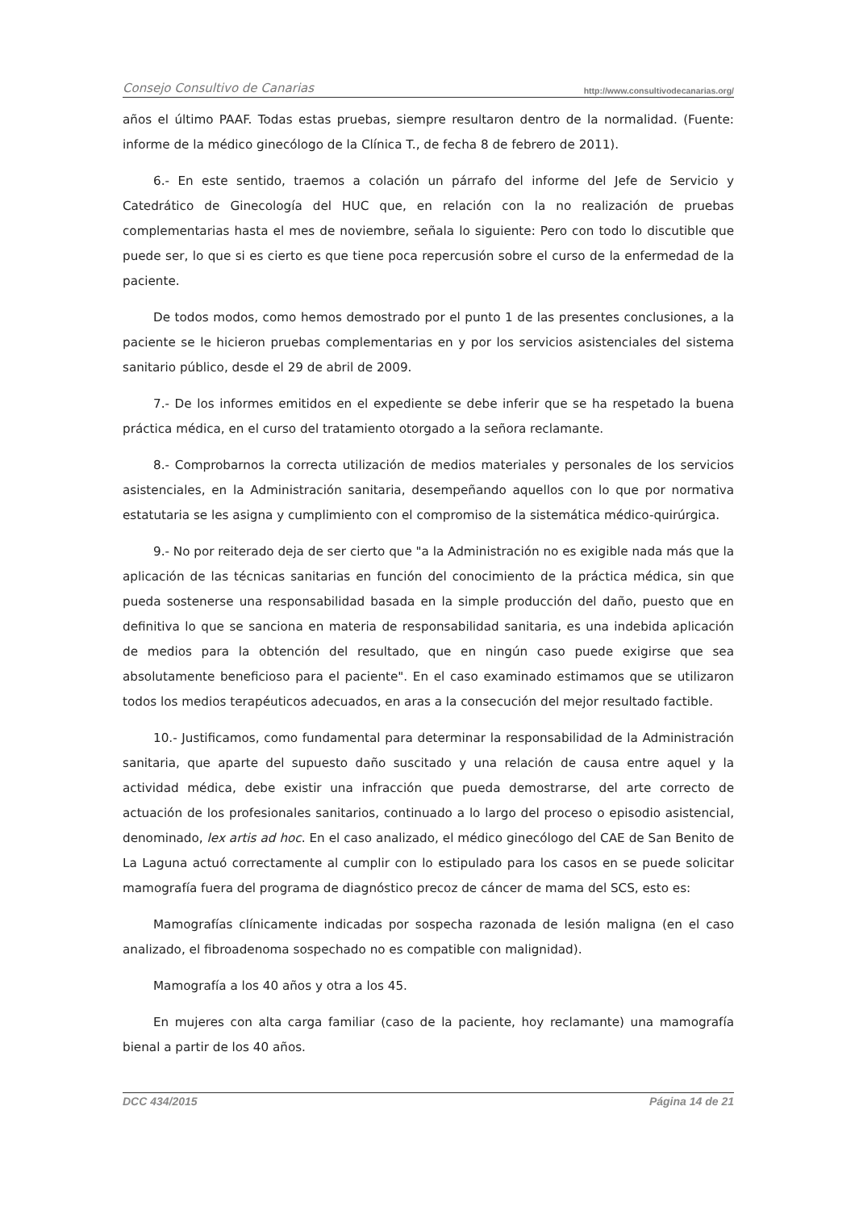Consejo Consultivo de Canarias http://www.consultivodecanarias.org/
años el último PAAF. Todas estas pruebas, siempre resultaron dentro de la normalidad. (Fuente: informe de la médico ginecólogo de la Clínica T., de fecha 8 de febrero de 2011).
6.- En este sentido, traemos a colación un párrafo del informe del Jefe de Servicio y Catedrático de Ginecología del HUC que, en relación con la no realización de pruebas complementarias hasta el mes de noviembre, señala lo siguiente: Pero con todo lo discutible que puede ser, lo que si es cierto es que tiene poca repercusión sobre el curso de la enfermedad de la paciente.
De todos modos, como hemos demostrado por el punto 1 de las presentes conclusiones, a la paciente se le hicieron pruebas complementarias en y por los servicios asistenciales del sistema sanitario público, desde el 29 de abril de 2009.
7.- De los informes emitidos en el expediente se debe inferir que se ha respetado la buena práctica médica, en el curso del tratamiento otorgado a la señora reclamante.
8.- Comprobarnos la correcta utilización de medios materiales y personales de los servicios asistenciales, en la Administración sanitaria, desempeñando aquellos con lo que por normativa estatutaria se les asigna y cumplimiento con el compromiso de la sistemática médico-quirúrgica.
9.- No por reiterado deja de ser cierto que "a la Administración no es exigible nada más que la aplicación de las técnicas sanitarias en función del conocimiento de la práctica médica, sin que pueda sostenerse una responsabilidad basada en la simple producción del daño, puesto que en definitiva lo que se sanciona en materia de responsabilidad sanitaria, es una indebida aplicación de medios para la obtención del resultado, que en ningún caso puede exigirse que sea absolutamente beneficioso para el paciente". En el caso examinado estimamos que se utilizaron todos los medios terapéuticos adecuados, en aras a la consecución del mejor resultado factible.
10.- Justificamos, como fundamental para determinar la responsabilidad de la Administración sanitaria, que aparte del supuesto daño suscitado y una relación de causa entre aquel y la actividad médica, debe existir una infracción que pueda demostrarse, del arte correcto de actuación de los profesionales sanitarios, continuado a lo largo del proceso o episodio asistencial, denominado, lex artis ad hoc. En el caso analizado, el médico ginecólogo del CAE de San Benito de La Laguna actuó correctamente al cumplir con lo estipulado para los casos en se puede solicitar mamografía fuera del programa de diagnóstico precoz de cáncer de mama del SCS, esto es:
Mamografías clínicamente indicadas por sospecha razonada de lesión maligna (en el caso analizado, el fibroadenoma sospechado no es compatible con malignidad).
Mamografía a los 40 años y otra a los 45.
En mujeres con alta carga familiar (caso de la paciente, hoy reclamante) una mamografía bienal a partir de los 40 años.
DCC 434/2015 Página 14 de 21